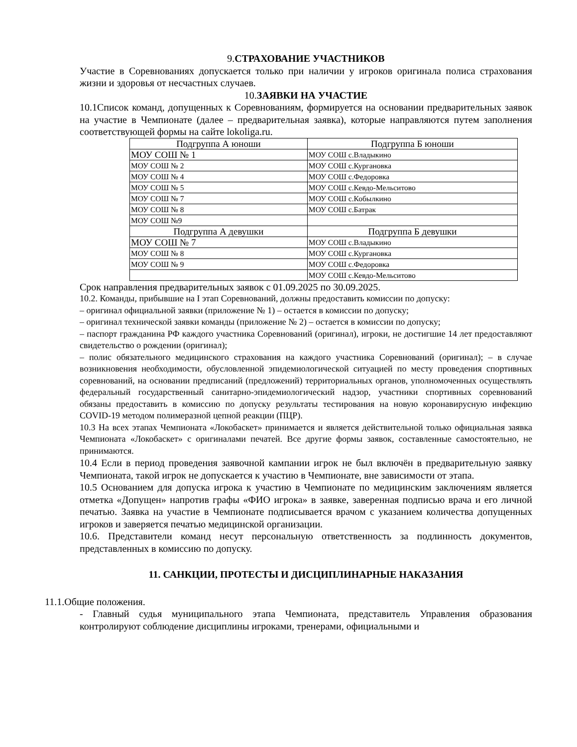9.СТРАХОВАНИЕ УЧАСТНИКОВ
Участие в Соревнованиях допускается только при наличии у игроков оригинала полиса страхования жизни и здоровья от несчастных случаев.
10.ЗАЯВКИ НА УЧАСТИЕ
10.1Список команд, допущенных к Соревнованиям, формируется на основании предварительных заявок на участие в Чемпионате (далее – предварительная заявка), которые направляются путем заполнения соответствующей формы на сайте lokoliga.ru.
| Подгруппа А юноши | Подгруппа Б юноши |
| --- | --- |
| МОУ СОШ № 1 | МОУ СОШ с.Владыкино |
| МОУ СОШ № 2 | МОУ СОШ с.Кургановка |
| МОУ СОШ № 4 | МОУ СОШ с.Федоровка |
| МОУ СОШ № 5 | МОУ СОШ с.Кевдо-Мельситово |
| МОУ СОШ № 7 | МОУ СОШ с.Кобылкино |
| МОУ СОШ № 8 | МОУ СОШ с.Батрак |
| МОУ СОШ №9 | |
| Подгруппа А девушки | Подгруппа Б девушки |
| МОУ СОШ № 7 | МОУ СОШ с.Владыкино |
| МОУ СОШ № 8 | МОУ СОШ с.Кургановка |
| МОУ СОШ № 9 | МОУ СОШ с.Федоровка |
| | МОУ СОШ с.Кевдо-Мельситово |
Срок направления предварительных заявок с 01.09.2025 по 30.09.2025.
10.2. Команды, прибывшие на I этап Соревнований, должны предоставить комиссии по допуску:
– оригинал официальной заявки (приложение № 1) – остается в комиссии по допуску;
– оригинал технической заявки команды (приложение № 2) – остается в комиссии по допуску;
– паспорт гражданина РФ каждого участника Соревнований (оригинал), игроки, не достигшие 14 лет предоставляют свидетельство о рождении (оригинал);
– полис обязательного медицинского страхования на каждого участника Соревнований (оригинал); – в случае возникновения необходимости, обусловленной эпидемиологической ситуацией по месту проведения спортивных соревнований, на основании предписаний (предложений) территориальных органов, уполномоченных осуществлять федеральный государственный санитарно-эпидемиологический надзор, участники спортивных соревнований обязаны предоставить в комиссию по допуску результаты тестирования на новую коронавирусную инфекцию COVID-19 методом полимеразной цепной реакции (ПЦР).
10.3 На всех этапах Чемпионата «Локобаскет» принимается и является действительной только официальная заявка Чемпионата «Локобаскет» с оригиналами печатей. Все другие формы заявок, составленные самостоятельно, не принимаются.
10.4 Если в период проведения заявочной кампании игрок не был включён в предварительную заявку Чемпионата, такой игрок не допускается к участию в Чемпионате, вне зависимости от этапа.
10.5 Основанием для допуска игрока к участию в Чемпионате по медицинским заключениям является отметка «Допущен» напротив графы «ФИО игрока» в заявке, заверенная подписью врача и его личной печатью. Заявка на участие в Чемпионате подписывается врачом с указанием количества допущенных игроков и заверяется печатью медицинской организации.
10.6. Представители команд несут персональную ответственность за подлинность документов, представленных в комиссию по допуску.
11. САНКЦИИ, ПРОТЕСТЫ И ДИСЦИПЛИНАРНЫЕ НАКАЗАНИЯ
11.1.Общие положения.
- Главный судья муниципального этапа Чемпионата, представитель Управления образования контролируют соблюдение дисциплины игроками, тренерами, официальными и